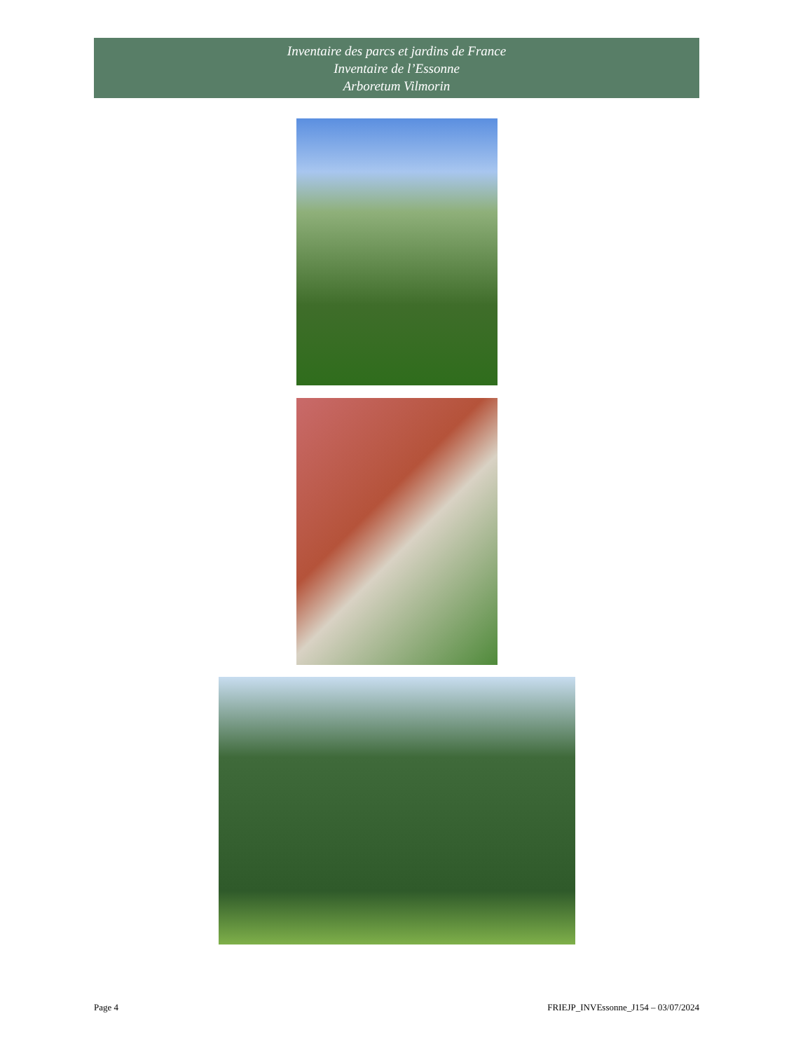Inventaire des parcs et jardins de France
Inventaire de l’Essonne
Arboretum Vilmorin
Page 4 FRIEJP_INVEssonne_J154 – 03/07/2024